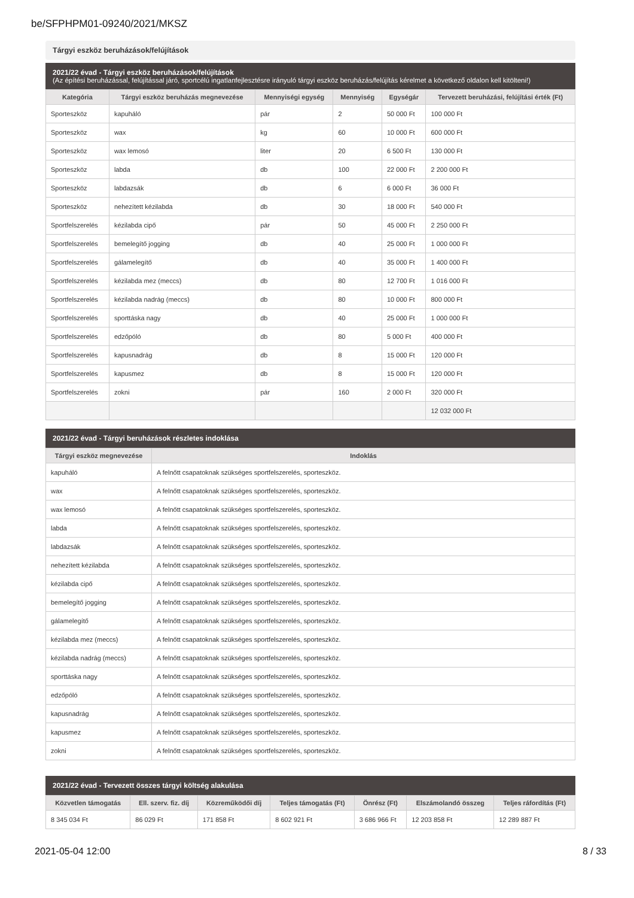be/SFPHPM01-09240/2021/MKSZ
Tárgyi eszköz beruházások/felújítások
2021/22 évad - Tárgyi eszköz beruházások/felújítások
(Az építési beruházással, felújítással járó, sportcélú ingatlanfejlesztésre irányuló tárgyi eszköz beruházás/felújítás kérelmet a következő oldalon kell kitölteni!)
| Kategória | Tárgyi eszköz beruházás megnevezése | Mennyiségi egység | Mennyiség | Egységár | Tervezett beruházási, felújítási érték (Ft) |
| --- | --- | --- | --- | --- | --- |
| Sporteszköz | kapuháló | pár | 2 | 50 000 Ft | 100 000 Ft |
| Sporteszköz | wax | kg | 60 | 10 000 Ft | 600 000 Ft |
| Sporteszköz | wax lemosó | liter | 20 | 6 500 Ft | 130 000 Ft |
| Sporteszköz | labda | db | 100 | 22 000 Ft | 2 200 000 Ft |
| Sporteszköz | labdazsák | db | 6 | 6 000 Ft | 36 000 Ft |
| Sporteszköz | nehezített kézilabda | db | 30 | 18 000 Ft | 540 000 Ft |
| Sportfelszerelés | kézilabda cipő | pár | 50 | 45 000 Ft | 2 250 000 Ft |
| Sportfelszerelés | bemelegítő jogging | db | 40 | 25 000 Ft | 1 000 000 Ft |
| Sportfelszerelés | gálamelegítő | db | 40 | 35 000 Ft | 1 400 000 Ft |
| Sportfelszerelés | kézilabda mez (meccs) | db | 80 | 12 700 Ft | 1 016 000 Ft |
| Sportfelszerelés | kézilabda nadrág (meccs) | db | 80 | 10 000 Ft | 800 000 Ft |
| Sportfelszerelés | sporttáska nagy | db | 40 | 25 000 Ft | 1 000 000 Ft |
| Sportfelszerelés | edzőpóló | db | 80 | 5 000 Ft | 400 000 Ft |
| Sportfelszerelés | kapusnadrág | db | 8 | 15 000 Ft | 120 000 Ft |
| Sportfelszerelés | kapusmez | db | 8 | 15 000 Ft | 120 000 Ft |
| Sportfelszerelés | zokni | pár | 160 | 2 000 Ft | 320 000 Ft |
| | | | | | 12 032 000 Ft |
2021/22 évad - Tárgyi beruházások részletes indoklása
| Tárgyi eszköz megnevezése | Indoklás |
| --- | --- |
| kapuháló | A felnőtt csapatoknak szükséges sportfelszerelés, sporteszköz. |
| wax | A felnőtt csapatoknak szükséges sportfelszerelés, sporteszköz. |
| wax lemosó | A felnőtt csapatoknak szükséges sportfelszerelés, sporteszköz. |
| labda | A felnőtt csapatoknak szükséges sportfelszerelés, sporteszköz. |
| labdazsák | A felnőtt csapatoknak szükséges sportfelszerelés, sporteszköz. |
| nehezített kézilabda | A felnőtt csapatoknak szükséges sportfelszerelés, sporteszköz. |
| kézilabda cipő | A felnőtt csapatoknak szükséges sportfelszerelés, sporteszköz. |
| bemelegítő jogging | A felnőtt csapatoknak szükséges sportfelszerelés, sporteszköz. |
| gálamelegítő | A felnőtt csapatoknak szükséges sportfelszerelés, sporteszköz. |
| kézilabda mez (meccs) | A felnőtt csapatoknak szükséges sportfelszerelés, sporteszköz. |
| kézilabda nadrág (meccs) | A felnőtt csapatoknak szükséges sportfelszerelés, sporteszköz. |
| sporttáska nagy | A felnőtt csapatoknak szükséges sportfelszerelés, sporteszköz. |
| edzőpóló | A felnőtt csapatoknak szükséges sportfelszerelés, sporteszköz. |
| kapusnadrág | A felnőtt csapatoknak szükséges sportfelszerelés, sporteszköz. |
| kapusmez | A felnőtt csapatoknak szükséges sportfelszerelés, sporteszköz. |
| zokni | A felnőtt csapatoknak szükséges sportfelszerelés, sporteszköz. |
2021/22 évad - Tervezett összes tárgyi költség alakulása
| Közvetlen támogatás | Ell. szerv. fiz. díj | Közreműködői díj | Teljes támogatás (Ft) | Önrész (Ft) | Elszámolandó összeg | Teljes ráfordítás (Ft) |
| --- | --- | --- | --- | --- | --- | --- |
| 8 345 034 Ft | 86 029 Ft | 171 858 Ft | 8 602 921 Ft | 3 686 966 Ft | 12 203 858 Ft | 12 289 887 Ft |
2021-05-04 12:00 8 / 33